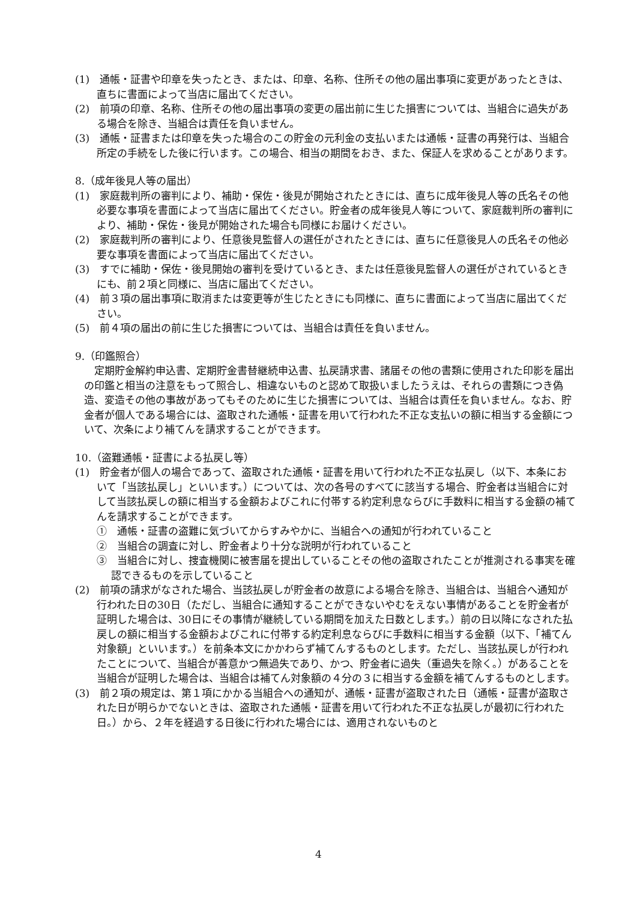(1)　通帳・証書や印章を失ったとき、または、印章、名称、住所その他の届出事項に変更があったときは、直ちに書面によって当店に届出てください。
(2)　前項の印章、名称、住所その他の届出事項の変更の届出前に生じた損害については、当組合に過失がある場合を除き、当組合は責任を負いません。
(3)　通帳・証書または印章を失った場合のこの貯金の元利金の支払いまたは通帳・証書の再発行は、当組合所定の手続をした後に行います。この場合、相当の期間をおき、また、保証人を求めることがあります。
8.（成年後見人等の届出）
(1)　家庭裁判所の審判により、補助・保佐・後見が開始されたときには、直ちに成年後見人等の氏名その他必要な事項を書面によって当店に届出てください。貯金者の成年後見人等について、家庭裁判所の審判により、補助・保佐・後見が開始された場合も同様にお届けください。
(2)　家庭裁判所の審判により、任意後見監督人の選任がされたときには、直ちに任意後見人の氏名その他必要な事項を書面によって当店に届出てください。
(3)　すでに補助・保佐・後見開始の審判を受けているとき、または任意後見監督人の選任がされているときにも、前２項と同様に、当店に届出てください。
(4)　前３項の届出事項に取消または変更等が生じたときにも同様に、直ちに書面によって当店に届出てください。
(5)　前４項の届出の前に生じた損害については、当組合は責任を負いません。
9.（印鑑照合）
定期貯金解約申込書、定期貯金書替継続申込書、払戻請求書、諸届その他の書類に使用された印影を届出の印鑑と相当の注意をもって照合し、相違ないものと認めて取扱いましたうえは、それらの書類につき偽造、変造その他の事故があってもそのために生じた損害については、当組合は責任を負いません。なお、貯金者が個人である場合には、盗取された通帳・証書を用いて行われた不正な支払いの額に相当する金額について、次条により補てんを請求することができます。
10.（盗難通帳・証書による払戻し等）
(1)　貯金者が個人の場合であって、盗取された通帳・証書を用いて行われた不正な払戻し（以下、本条において「当該払戻し」といいます。）については、次の各号のすべてに該当する場合、貯金者は当組合に対して当該払戻しの額に相当する金額およびこれに付帯する約定利息ならびに手数料に相当する金額の補てんを請求することができます。
①　通帳・証書の盗難に気づいてからすみやかに、当組合への通知が行われていること
②　当組合の調査に対し、貯金者より十分な説明が行われていること
③　当組合に対し、捜査機関に被害届を提出していることその他の盗取されたことが推測される事実を確認できるものを示していること
(2)　前項の請求がなされた場合、当該払戻しが貯金者の故意による場合を除き、当組合は、当組合へ通知が行われた日の30日（ただし、当組合に通知することができないやむをえない事情があることを貯金者が証明した場合は、30日にその事情が継続している期間を加えた日数とします。）前の日以降になされた払戻しの額に相当する金額およびこれに付帯する約定利息ならびに手数料に相当する金額（以下、「補てん対象額」といいます。）を前条本文にかかわらず補てんするものとします。ただし、当該払戻しが行われたことについて、当組合が善意かつ無過失であり、かつ、貯金者に過失（重過失を除く。）があることを当組合が証明した場合は、当組合は補てん対象額の４分の３に相当する金額を補てんするものとします。
(3)　前２項の規定は、第１項にかかる当組合への通知が、通帳・証書が盗取された日（通帳・証書が盗取された日が明らかでないときは、盗取された通帳・証書を用いて行われた不正な払戻しが最初に行われた日。）から、２年を経過する日後に行われた場合には、適用されないものと
4